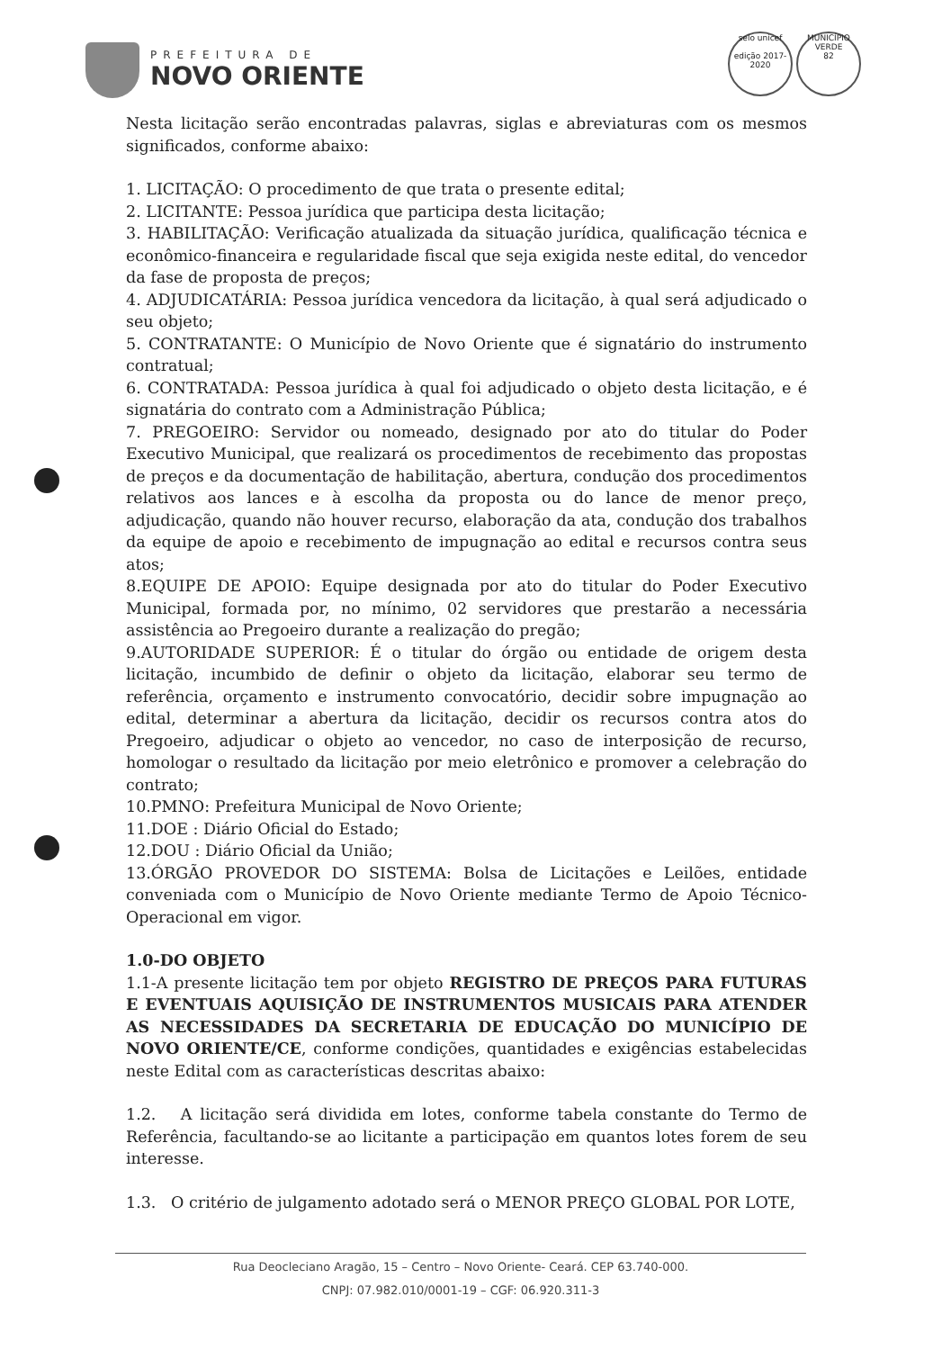PREFEITURA DE
NOVO ORIENTE
selo unicef
edição 2017-2020
MUNICÍPIO VERDE
82
Nesta licitação serão encontradas palavras, siglas e abreviaturas com os mesmos significados, conforme abaixo:
1. LICITAÇÃO: O procedimento de que trata o presente edital;
2. LICITANTE: Pessoa jurídica que participa desta licitação;
3. HABILITAÇÃO: Verificação atualizada da situação jurídica, qualificação técnica e econômico-financeira e regularidade fiscal que seja exigida neste edital, do vencedor da fase de proposta de preços;
4. ADJUDICATÁRIA: Pessoa jurídica vencedora da licitação, à qual será adjudicado o seu objeto;
5. CONTRATANTE: O Município de Novo Oriente que é signatário do instrumento contratual;
6. CONTRATADA: Pessoa jurídica à qual foi adjudicado o objeto desta licitação, e é signatária do contrato com a Administração Pública;
7. PREGOEIRO: Servidor ou nomeado, designado por ato do titular do Poder Executivo Municipal, que realizará os procedimentos de recebimento das propostas de preços e da documentação de habilitação, abertura, condução dos procedimentos relativos aos lances e à escolha da proposta ou do lance de menor preço, adjudicação, quando não houver recurso, elaboração da ata, condução dos trabalhos da equipe de apoio e recebimento de impugnação ao edital e recursos contra seus atos;
8.EQUIPE DE APOIO: Equipe designada por ato do titular do Poder Executivo Municipal, formada por, no mínimo, 02 servidores que prestarão a necessária assistência ao Pregoeiro durante a realização do pregão;
9.AUTORIDADE SUPERIOR: É o titular do órgão ou entidade de origem desta licitação, incumbido de definir o objeto da licitação, elaborar seu termo de referência, orçamento e instrumento convocatório, decidir sobre impugnação ao edital, determinar a abertura da licitação, decidir os recursos contra atos do Pregoeiro, adjudicar o objeto ao vencedor, no caso de interposição de recurso, homologar o resultado da licitação por meio eletrônico e promover a celebração do contrato;
10.PMNO: Prefeitura Municipal de Novo Oriente;
11.DOE : Diário Oficial do Estado;
12.DOU : Diário Oficial da União;
13.ÓRGÃO PROVEDOR DO SISTEMA: Bolsa de Licitações e Leilões, entidade conveniada com o Município de Novo Oriente mediante Termo de Apoio Técnico-Operacional em vigor.
1.0-DO OBJETO
1.1-A presente licitação tem por objeto REGISTRO DE PREÇOS PARA FUTURAS E EVENTUAIS AQUISIÇÃO DE INSTRUMENTOS MUSICAIS PARA ATENDER AS NECESSIDADES DA SECRETARIA DE EDUCAÇÃO DO MUNICÍPIO DE NOVO ORIENTE/CE, conforme condições, quantidades e exigências estabelecidas neste Edital com as características descritas abaixo:
1.2. A licitação será dividida em lotes, conforme tabela constante do Termo de Referência, facultando-se ao licitante a participação em quantos lotes forem de seu interesse.
1.3. O critério de julgamento adotado será o MENOR PREÇO GLOBAL POR LOTE,
Rua Deocleciano Aragão, 15 – Centro – Novo Oriente- Ceará. CEP 63.740-000.
CNPJ: 07.982.010/0001-19 – CGF: 06.920.311-3